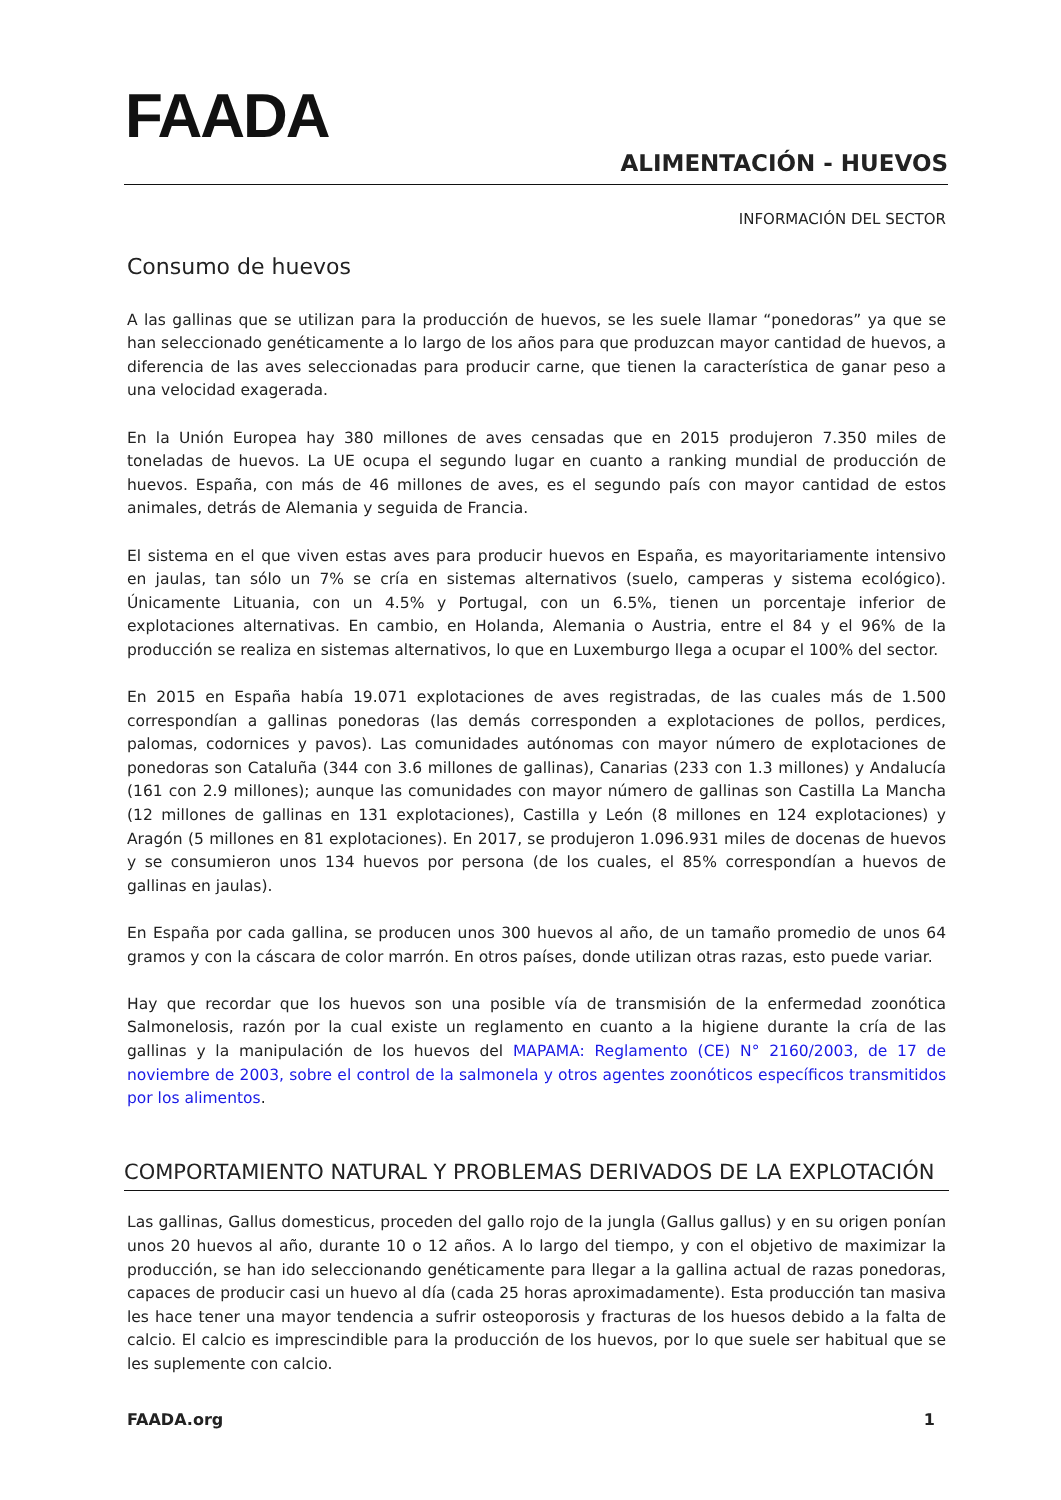FAADA
ALIMENTACIÓN - HUEVOS
INFORMACIÓN DEL SECTOR
Consumo de huevos
A las gallinas que se utilizan para la producción de huevos, se les suele llamar “ponedoras” ya que se han seleccionado genéticamente a lo largo de los años para que produzcan mayor cantidad de huevos, a diferencia de las aves seleccionadas para producir carne, que tienen la característica de ganar peso a una velocidad exagerada.
En la Unión Europea hay 380 millones de aves censadas que en 2015 produjeron 7.350 miles de toneladas de huevos. La UE ocupa el segundo lugar en cuanto a ranking mundial de producción de huevos. España, con más de 46 millones de aves, es el segundo país con mayor cantidad de estos animales, detrás de Alemania y seguida de Francia.
El sistema en el que viven estas aves para producir huevos en España, es mayoritariamente intensivo en jaulas, tan sólo un 7% se cría en sistemas alternativos (suelo, camperas y sistema ecológico). Únicamente Lituania, con un 4.5% y Portugal, con un 6.5%, tienen un porcentaje inferior de explotaciones alternativas. En cambio, en Holanda, Alemania o Austria, entre el 84 y el 96% de la producción se realiza en sistemas alternativos, lo que en Luxemburgo llega a ocupar el 100% del sector.
En 2015 en España había 19.071 explotaciones de aves registradas, de las cuales más de 1.500 correspondían a gallinas ponedoras (las demás corresponden a explotaciones de pollos, perdices, palomas, codornices y pavos). Las comunidades autónomas con mayor número de explotaciones de ponedoras son Cataluña (344 con 3.6 millones de gallinas), Canarias (233 con 1.3 millones) y Andalucía (161 con 2.9 millones); aunque las comunidades con mayor número de gallinas son Castilla La Mancha (12 millones de gallinas en 131 explotaciones), Castilla y León (8 millones en 124 explotaciones) y Aragón (5 millones en 81 explotaciones). En 2017, se produjeron 1.096.931 miles de docenas de huevos y se consumieron unos 134 huevos por persona (de los cuales, el 85% correspondían a huevos de gallinas en jaulas).
En España por cada gallina, se producen unos 300 huevos al año, de un tamaño promedio de unos 64 gramos y con la cáscara de color marrón. En otros países, donde utilizan otras razas, esto puede variar.
Hay que recordar que los huevos son una posible vía de transmisión de la enfermedad zoonótica Salmonelosis, razón por la cual existe un reglamento en cuanto a la higiene durante la cría de las gallinas y la manipulación de los huevos del MAPAMA: Reglamento (CE) N° 2160/2003, de 17 de noviembre de 2003, sobre el control de la salmonela y otros agentes zoonóticos específicos transmitidos por los alimentos.
COMPORTAMIENTO NATURAL Y PROBLEMAS DERIVADOS DE LA EXPLOTACIÓN
Las gallinas, Gallus domesticus, proceden del gallo rojo de la jungla (Gallus gallus) y en su origen ponían unos 20 huevos al año, durante 10 o 12 años. A lo largo del tiempo, y con el objetivo de maximizar la producción, se han ido seleccionando genéticamente para llegar a la gallina actual de razas ponedoras, capaces de producir casi un huevo al día (cada 25 horas aproximadamente). Esta producción tan masiva les hace tener una mayor tendencia a sufrir osteoporosis y fracturas de los huesos debido a la falta de calcio. El calcio es imprescindible para la producción de los huevos, por lo que suele ser habitual que se les suplemente con calcio.
FAADA.org 1